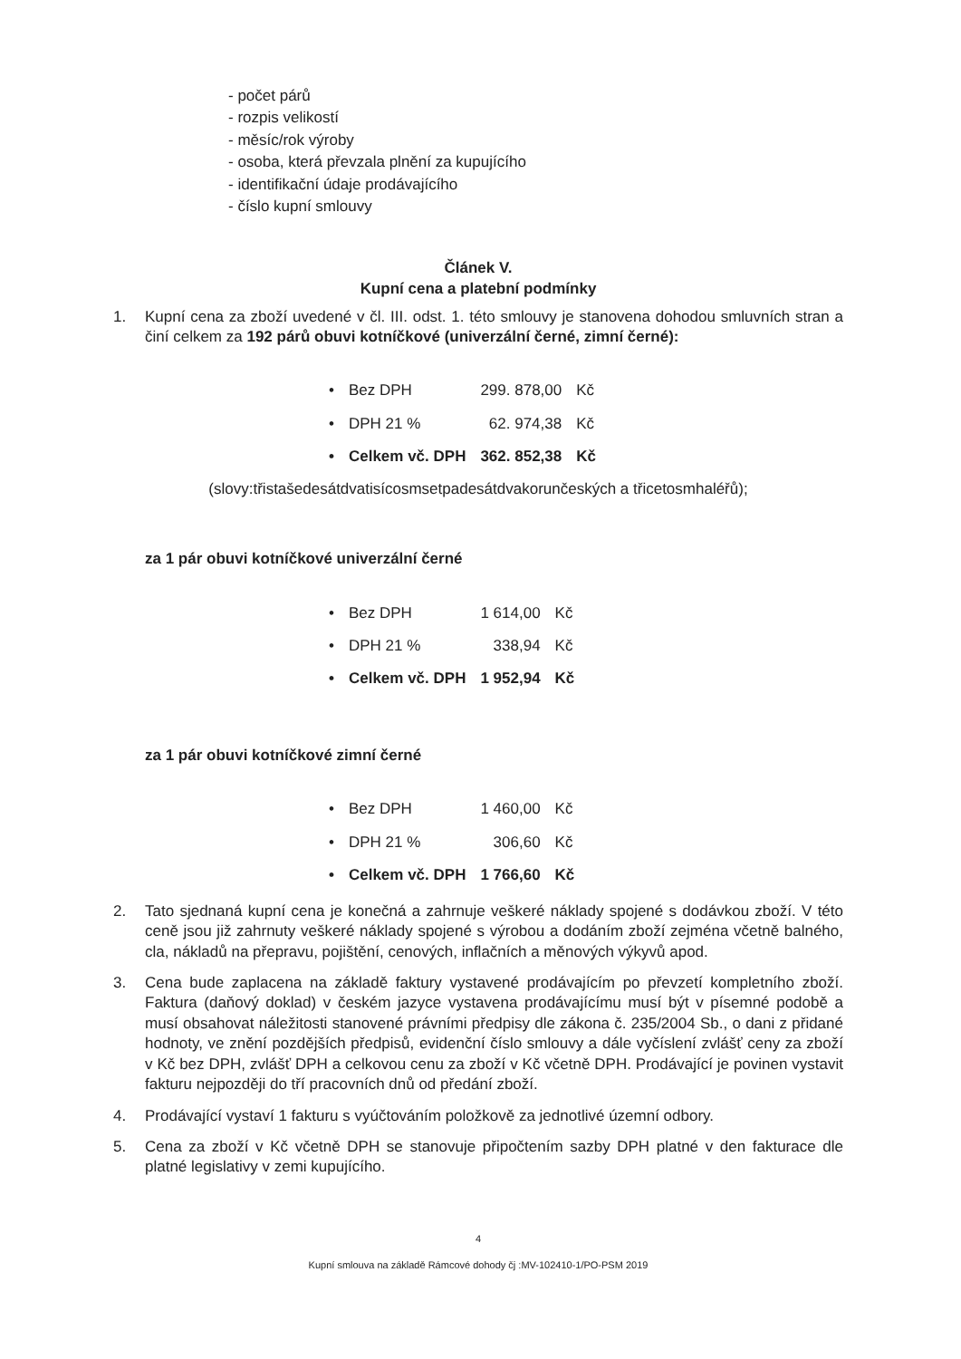- počet párů
- rozpis velikostí
- měsíc/rok výroby
- osoba, která převzala plnění za kupujícího
- identifikační údaje prodávajícího
- číslo kupní smlouvy
Článek V.
Kupní cena a platební podmínky
1. Kupní cena za zboží uvedené v čl. III. odst. 1. této smlouvy je stanovena dohodou smluvních stran a činí celkem za 192 párů obuvi kotníčkové (univerzální černé, zimní černé):
| • | Bez DPH | 299. 878,00 | Kč |
| • | DPH 21 % | 62. 974,38 | Kč |
| • | Celkem vč. DPH | 362. 852,38 | Kč |
(slovy:třistašedesátdvatisícosmsetpadesátdvakorunčeských a třicetosmhaléřů);
za 1 pár obuvi kotníčkové univerzální černé
| • | Bez DPH | 1 614,00 | Kč |
| • | DPH 21 % | 338,94 | Kč |
| • | Celkem vč. DPH | 1 952,94 | Kč |
za 1 pár obuvi kotníčkové zimní černé
| • | Bez DPH | 1 460,00 | Kč |
| • | DPH 21 % | 306,60 | Kč |
| • | Celkem vč. DPH | 1 766,60 | Kč |
2. Tato sjednaná kupní cena je konečná a zahrnuje veškeré náklady spojené s dodávkou zboží. V této ceně jsou již zahrnuty veškeré náklady spojené s výrobou a dodáním zboží zejména včetně balného, cla, nákladů na přepravu, pojištění, cenových, inflačních a měnových výkyvů apod.
3. Cena bude zaplacena na základě faktury vystavené prodávajícím po převzetí kompletního zboží. Faktura (daňový doklad) v českém jazyce vystavena prodávajícímu musí být v písemné podobě a musí obsahovat náležitosti stanovené právními předpisy dle zákona č. 235/2004 Sb., o dani z přidané hodnoty, ve znění pozdějších předpisů, evidenční číslo smlouvy a dále vyčíslení zvlášť ceny za zboží v Kč bez DPH, zvlášť DPH a celkovou cenu za zboží v Kč včetně DPH. Prodávající je povinen vystavit fakturu nejpozději do tří pracovních dnů od předání zboží.
4. Prodávající vystaví 1 fakturu s vyúčtováním položkově za jednotlivé územní odbory.
5. Cena za zboží v Kč včetně DPH se stanovuje připočtením sazby DPH platné v den fakturace dle platné legislativy v zemi kupujícího.
4
Kupní smlouva na základě Rámcové dohody čj :MV-102410-1/PO-PSM 2019